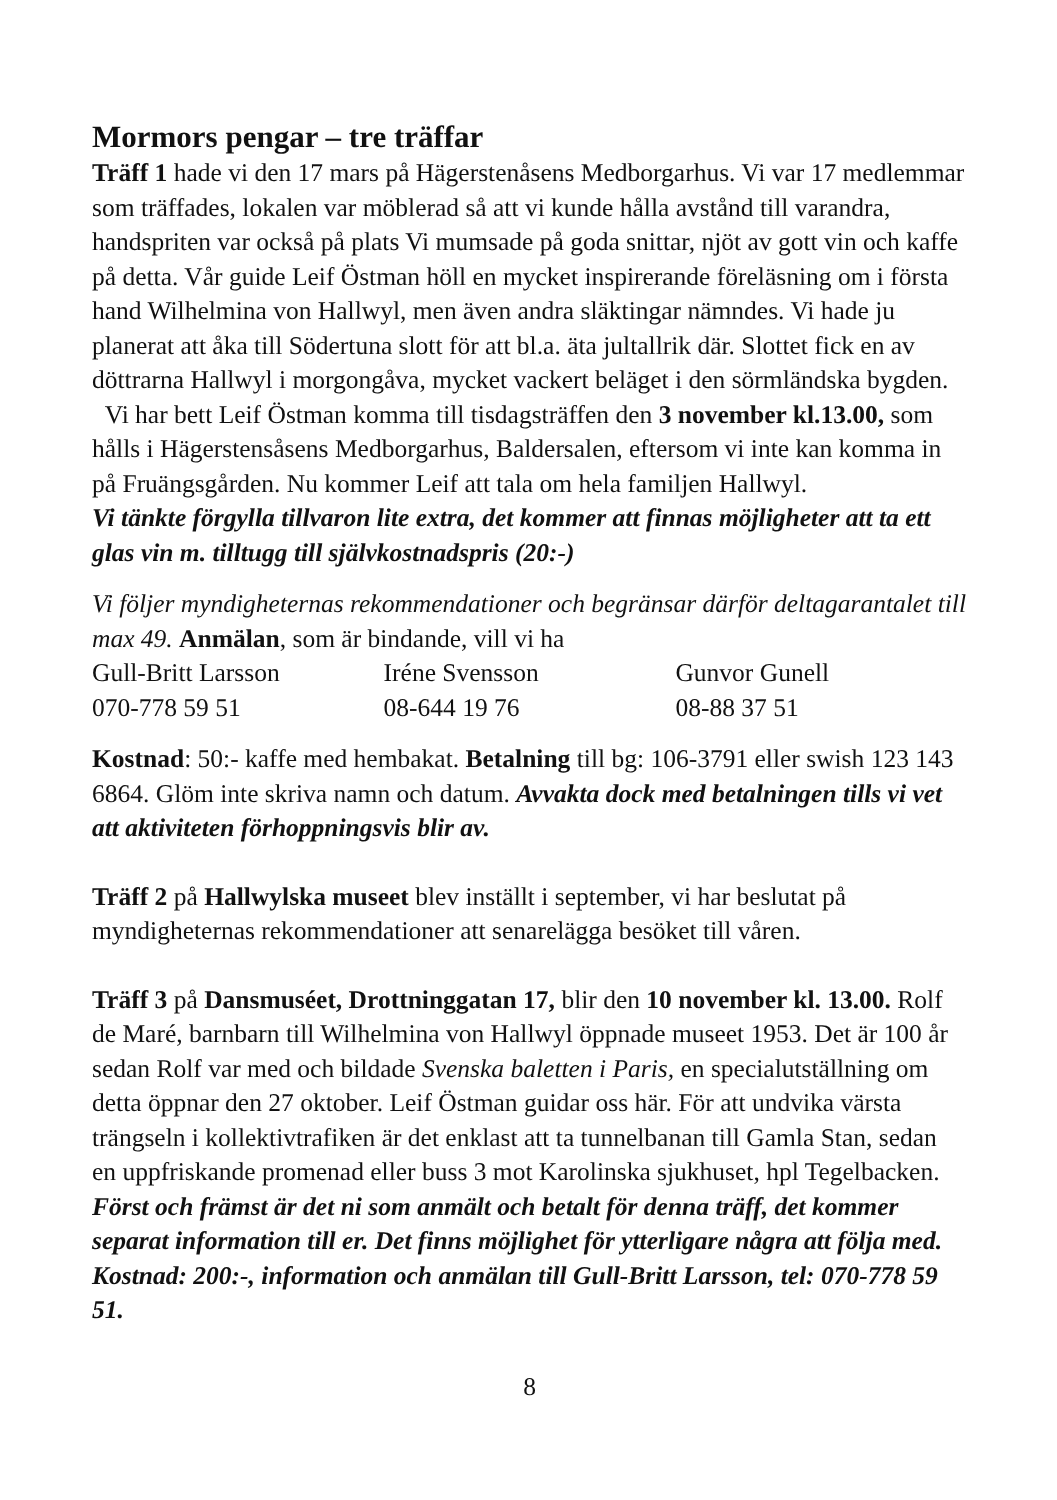Mormors pengar – tre träffar
Träff 1 hade vi den 17 mars på Hägerstenåsens Medborgarhus. Vi var 17 medlemmar som träffades, lokalen var möblerad så att vi kunde hålla avstånd till varandra, handspriten var också på plats Vi mumsade på goda snittar, njöt av gott vin och kaffe på detta. Vår guide Leif Östman höll en mycket inspirerande föreläsning om i första hand Wilhelmina von Hallwyl, men även andra släktingar nämndes. Vi hade ju planerat att åka till Södertuna slott för att bl.a. äta jultallrik där. Slottet fick en av döttrarna Hallwyl i morgongåva, mycket vackert beläget i den sörmländska bygden.
Vi har bett Leif Östman komma till tisdagsträffen den 3 november kl.13.00, som hålls i Hägerstensåsens Medborgarhus, Baldersalen, eftersom vi inte kan komma in på Fruängsgården. Nu kommer Leif att tala om hela familjen Hallwyl.
Vi tänkte förgylla tillvaron lite extra, det kommer att finnas möjligheter att ta ett glas vin m. tilltugg till självkostnadspris (20:-)
Vi följer myndigheternas rekommendationer och begränsar därför deltagarantalet till max 49. Anmälan, som är bindande, vill vi ha
| Gull-Britt Larsson | Iréne Svensson | Gunvor Gunell |
| 070-778 59 51 | 08-644 19 76 | 08-88 37 51 |
Kostnad: 50:- kaffe med hembakat. Betalning till bg: 106-3791 eller swish 123 143 6864. Glöm inte skriva namn och datum. Avvakta dock med betalningen tills vi vet att aktiviteten förhoppningsvis blir av.
Träff 2 på Hallwylska museet blev inställt i september, vi har beslutat på myndigheternas rekommendationer att senarelägga besöket till våren.
Träff 3 på Dansmuséet, Drottninggatan 17, blir den 10 november kl. 13.00. Rolf de Maré, barnbarn till Wilhelmina von Hallwyl öppnade museet 1953. Det är 100 år sedan Rolf var med och bildade Svenska baletten i Paris, en specialutställning om detta öppnar den 27 oktober. Leif Östman guidar oss här. För att undvika värsta trängseln i kollektivtrafiken är det enklast att ta tunnelbanan till Gamla Stan, sedan en uppfriskande promenad eller buss 3 mot Karolinska sjukhuset, hpl Tegelbacken.
Först och främst är det ni som anmält och betalt för denna träff, det kommer separat information till er. Det finns möjlighet för ytterligare några att följa med. Kostnad: 200:-, information och anmälan till Gull-Britt Larsson, tel: 070-778 59 51.
8